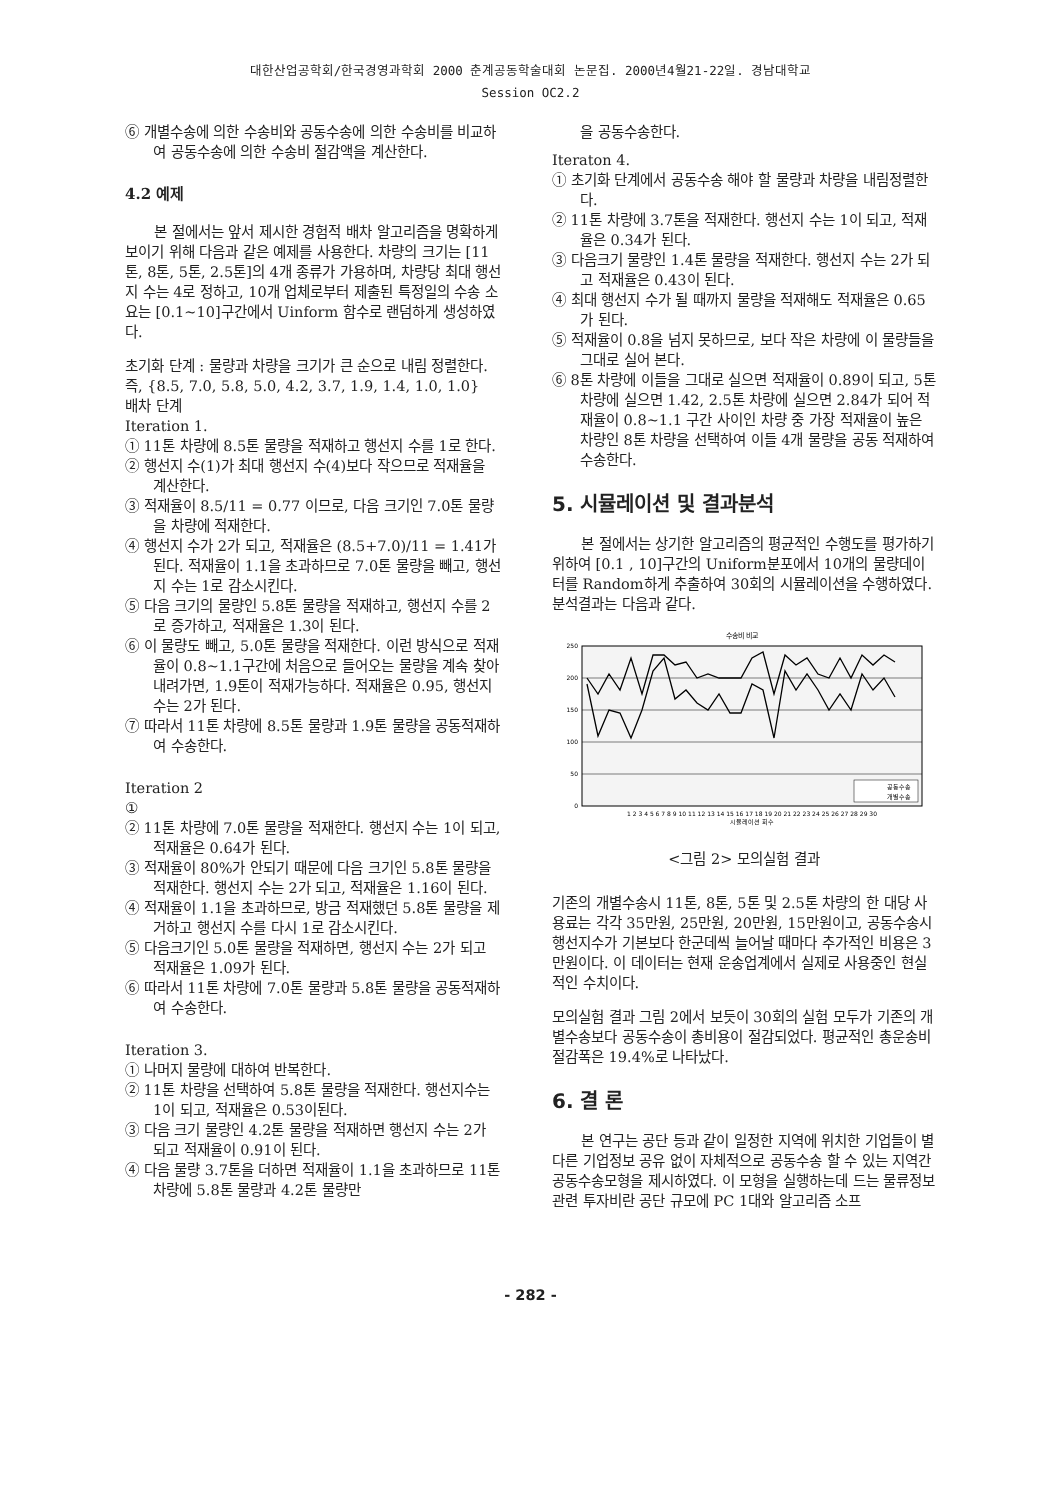대한산업공학회/한국경영과학회 2000 춘계공동학술대회 논문집. 2000년4월21-22일. 경남대학교
Session OC2.2
⑥ 개별수송에 의한 수송비와 공동수송에 의한 수송비를 비교하여 공동수송에 의한 수송비 절감액을 계산한다.
4.2 예제
본 절에서는 앞서 제시한 경험적 배차 알고리즘을 명확하게 보이기 위해 다음과 같은 예제를 사용한다. 차량의 크기는 [11톤, 8톤, 5톤, 2.5톤]의 4개 종류가 가용하며, 차량당 최대 행선지 수는 4로 정하고, 10개 업체로부터 제출된 특정일의 수송 소요는 [0.1~10]구간에서 Uinform 함수로 랜덤하게 생성하였다.
초기화 단계 : 물량과 차량을 크기가 큰 순으로 내림 정렬한다. 즉, {8.5, 7.0, 5.8, 5.0, 4.2, 3.7, 1.9, 1.4, 1.0, 1.0}
배차 단계
Iteration 1.
① 11톤 차량에 8.5톤 물량을 적재하고 행선지 수를 1로 한다.
② 행선지 수(1)가 최대 행선지 수(4)보다 작으므로 적재율을 계산한다.
③ 적재율이 8.5/11 = 0.77 이므로, 다음 크기인 7.0톤 물량을 차량에 적재한다.
④ 행선지 수가 2가 되고, 적재율은 (8.5+7.0)/11 = 1.41가 된다. 적재율이 1.1을 초과하므로 7.0톤 물량을 빼고, 행선지 수는 1로 감소시킨다.
⑤ 다음 크기의 물량인 5.8톤 물량을 적재하고, 행선지 수를 2로 증가하고, 적재율은 1.3이 된다.
⑥ 이 물량도 빼고, 5.0톤 물량을 적재한다. 이런 방식으로 적재율이 0.8~1.1구간에 처음으로 들어오는 물량을 계속 찾아 내려가면, 1.9톤이 적재가능하다. 적재율은 0.95, 행선지 수는 2가 된다.
⑦ 따라서 11톤 차량에 8.5톤 물량과 1.9톤 물량을 공동적재하여 수송한다.
Iteration 2
①
② 11톤 차량에 7.0톤 물량을 적재한다. 행선지 수는 1이 되고, 적재율은 0.64가 된다.
③ 적재율이 80%가 안되기 때문에 다음 크기인 5.8톤 물량을 적재한다. 행선지 수는 2가 되고, 적재율은 1.16이 된다.
④ 적재율이 1.1을 초과하므로, 방금 적재했던 5.8톤 물량을 제거하고 행선지 수를 다시 1로 감소시킨다.
⑤ 다음크기인 5.0톤 물량을 적재하면, 행선지 수는 2가 되고 적재율은 1.09가 된다.
⑥ 따라서 11톤 차량에 7.0톤 물량과 5.8톤 물량을 공동적재하여 수송한다.
Iteration 3.
① 나머지 물량에 대하여 반복한다.
② 11톤 차량을 선택하여 5.8톤 물량을 적재한다. 행선지수는 1이 되고, 적재율은 0.53이된다.
③ 다음 크기 물량인 4.2톤 물량을 적재하면 행선지 수는 2가 되고 적재율이 0.91이 된다.
④ 다음 물량 3.7톤을 더하면 적재율이 1.1을 초과하므로 11톤 차량에 5.8톤 물량과 4.2톤 물량만
을 공동수송한다.
Iteraton 4.
① 초기화 단계에서 공동수송 해야 할 물량과 차량을 내림정렬한다.
② 11톤 차량에 3.7톤을 적재한다. 행선지 수는 1이 되고, 적재율은 0.34가 된다.
③ 다음크기 물량인 1.4톤 물량을 적재한다. 행선지 수는 2가 되고 적재율은 0.43이 된다.
④ 최대 행선지 수가 될 때까지 물량을 적재해도 적재율은 0.65가 된다.
⑤ 적재율이 0.8을 넘지 못하므로, 보다 작은 차량에 이 물량들을 그대로 실어 본다.
⑥ 8톤 차량에 이들을 그대로 실으면 적재율이 0.89이 되고, 5톤 차량에 실으면 1.42, 2.5톤 차량에 실으면 2.84가 되어 적재율이 0.8~1.1 구간 사이인 차량 중 가장 적재율이 높은 차량인 8톤 차량을 선택하여 이들 4개 물량을 공동 적재하여 수송한다.
5. 시뮬레이션 및 결과분석
본 절에서는 상기한 알고리즘의 평균적인 수행도를 평가하기 위하여 [0.1 , 10]구간의 Uniform분포에서 10개의 물량데이터를 Random하게 추출하여 30회의 시뮬레이션을 수행하였다. 분석결과는 다음과 같다.
수송비 비교
250
200
150
100
50
0
공동수송
개별수송
1 2 3 4 5 6 7 8 9 10 11 12 13 14 15 16 17 18 19 20 21 22 23 24 25 26 27 28 29 30
시뮬레이션 회수
<그림 2> 모의실험 결과
기존의 개별수송시 11톤, 8톤, 5톤 및 2.5톤 차량의 한 대당 사용료는 각각 35만원, 25만원, 20만원, 15만원이고, 공동수송시 행선지수가 기본보다 한군데씩 늘어날 때마다 추가적인 비용은 3만원이다. 이 데이터는 현재 운송업계에서 실제로 사용중인 현실적인 수치이다.
모의실험 결과 그림 2에서 보듯이 30회의 실험 모두가 기존의 개별수송보다 공동수송이 총비용이 절감되었다. 평균적인 총운송비 절감폭은 19.4%로 나타났다.
6. 결 론
본 연구는 공단 등과 같이 일정한 지역에 위치한 기업들이 별다른 기업정보 공유 없이 자체적으로 공동수송 할 수 있는 지역간 공동수송모형을 제시하였다. 이 모형을 실행하는데 드는 물류정보 관련 투자비란 공단 규모에 PC 1대와 알고리즘 소프
- 282 -